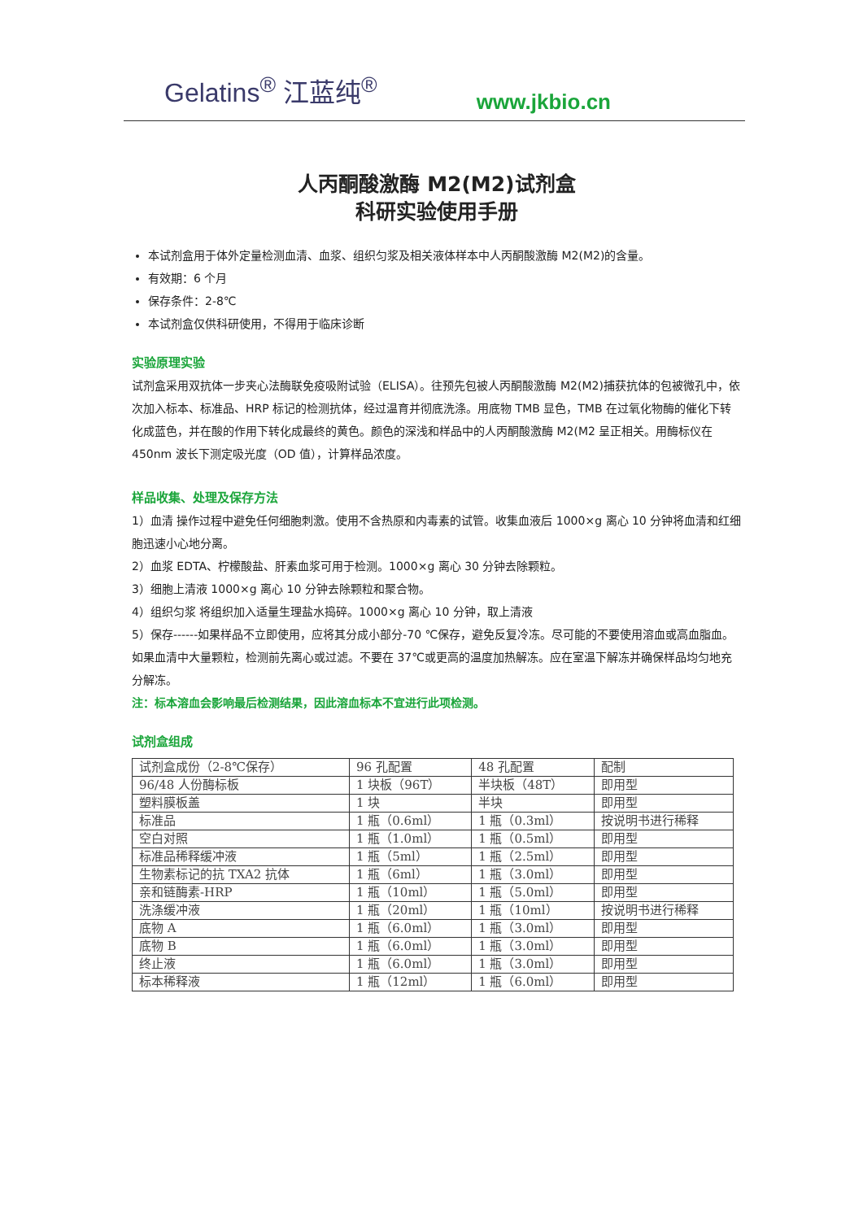Gelatins<sup>®</sup> 江蓝纯<sup>®</sup> www.jkbio.cn
人丙酮酸激酶 M2(M2)试剂盒
科研实验使用手册
本试剂盒用于体外定量检测血清、血浆、组织匀浆及相关液体样本中人丙酮酸激酶 M2(M2)的含量。
有效期：6 个月
保存条件：2-8℃
本试剂盒仅供科研使用，不得用于临床诊断
实验原理实验
试剂盒采用双抗体一步夹心法酶联免疫吸附试验（ELISA）。往预先包被人丙酮酸激酶 M2(M2)捕获抗体的包被微孔中，依次加入标本、标准品、HRP 标记的检测抗体，经过温育并彻底洗涤。用底物 TMB 显色，TMB 在过氧化物酶的催化下转化成蓝色，并在酸的作用下转化成最终的黄色。颜色的深浅和样品中的人丙酮酸激酶 M2(M2 呈正相关。用酶标仪在 450nm 波长下测定吸光度（OD 值），计算样品浓度。
样品收集、处理及保存方法
1）血清 操作过程中避免任何细胞刺激。使用不含热原和内毒素的试管。收集血液后 1000×g 离心 10 分钟将血清和红细胞迅速小心地分离。
2）血浆 EDTA、柠檬酸盐、肝素血浆可用于检测。1000×g 离心 30 分钟去除颗粒。
3）细胞上清液 1000×g 离心 10 分钟去除颗粒和聚合物。
4）组织匀浆 将组织加入适量生理盐水捣碎。1000×g 离心 10 分钟，取上清液
5）保存------如果样品不立即使用，应将其分成小部分-70 ℃保存，避免反复冷冻。尽可能的不要使用溶血或高血脂血。如果血清中大量颗粒，检测前先离心或过滤。不要在 37℃或更高的温度加热解冻。应在室温下解冻并确保样品均匀地充分解冻。
注：标本溶血会影响最后检测结果，因此溶血标本不宜进行此项检测。
试剂盒组成
| 试剂盒成份（2-8℃保存） | 96 孔配置 | 48 孔配置 | 配制 |
| 96/48 人份酶标板 | 1 块板（96T） | 半块板（48T） | 即用型 |
| 塑料膜板盖 | 1 块 | 半块 | 即用型 |
| 标准品 | 1 瓶（0.6ml） | 1 瓶（0.3ml） | 按说明书进行稀释 |
| 空白对照 | 1 瓶（1.0ml） | 1 瓶（0.5ml） | 即用型 |
| 标准品稀释缓冲液 | 1 瓶（5ml） | 1 瓶（2.5ml） | 即用型 |
| 生物素标记的抗 TXA2 抗体 | 1 瓶（6ml） | 1 瓶（3.0ml） | 即用型 |
| 亲和链酶素-HRP | 1 瓶（10ml） | 1 瓶（5.0ml） | 即用型 |
| 洗涤缓冲液 | 1 瓶（20ml） | 1 瓶（10ml） | 按说明书进行稀释 |
| 底物 A | 1 瓶（6.0ml） | 1 瓶（3.0ml） | 即用型 |
| 底物 B | 1 瓶（6.0ml） | 1 瓶（3.0ml） | 即用型 |
| 终止液 | 1 瓶（6.0ml） | 1 瓶（3.0ml） | 即用型 |
| 标本稀释液 | 1 瓶（12ml） | 1 瓶（6.0ml） | 即用型 |